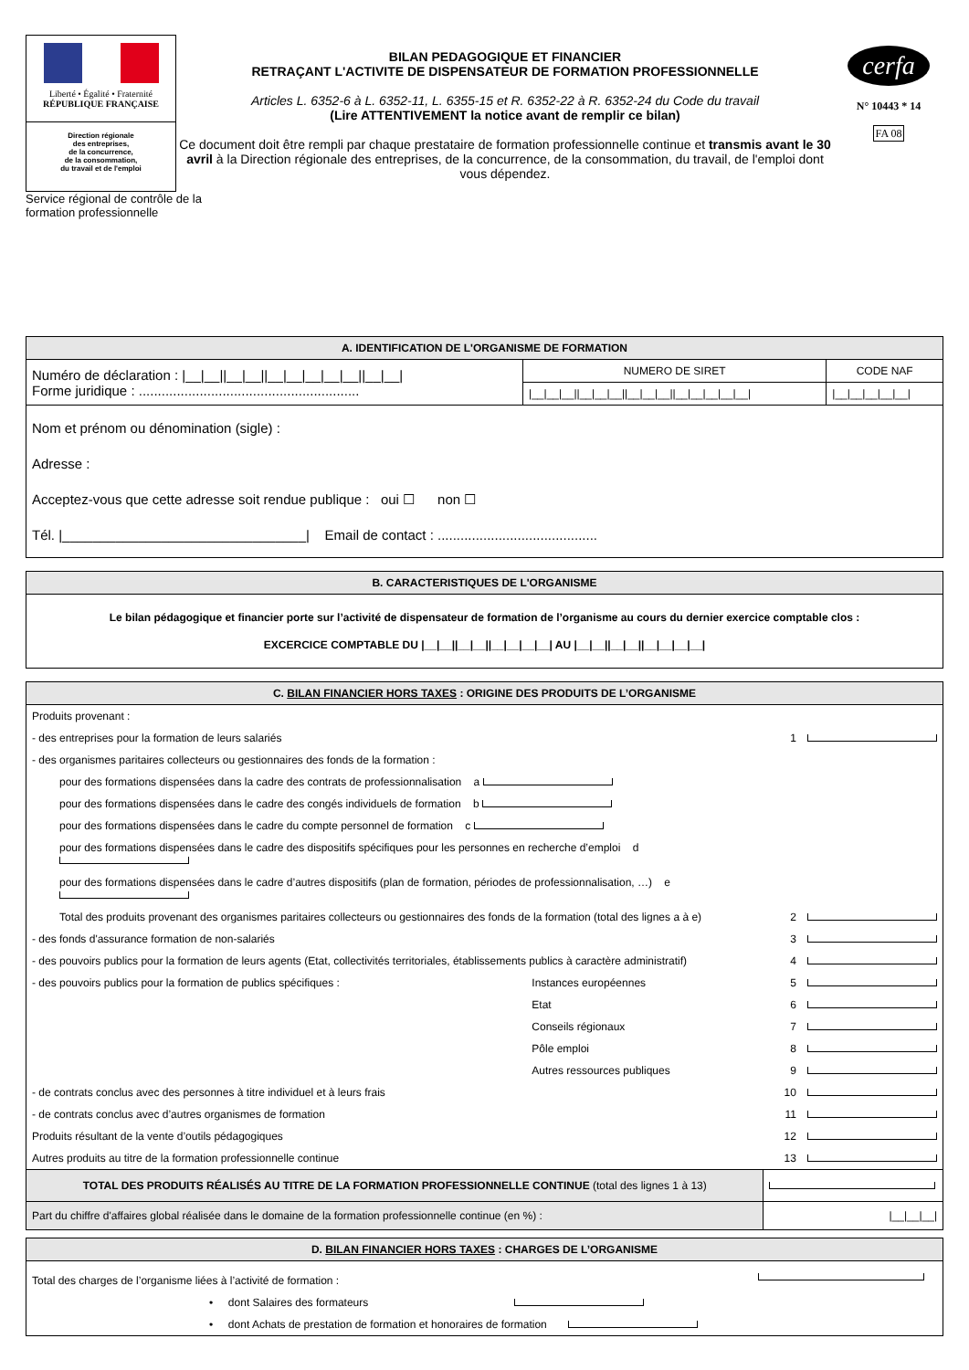Liberté • Égalité • Fraternité
RÉPUBLIQUE FRANÇAISE
Direction régionale
des entreprises,
de la concurrence,
de la consommation,
du travail et de l'emploi
Service régional de contrôle de la formation professionnelle
BILAN PEDAGOGIQUE ET FINANCIER
RETRAÇANT L'ACTIVITE DE DISPENSATEUR DE FORMATION PROFESSIONNELLE
Articles L. 6352-6 à L. 6352-11, L. 6355-15 et R. 6352-22 à R. 6352-24 du Code du travail
(Lire ATTENTIVEMENT la notice avant de remplir ce bilan)
Ce document doit être rempli par chaque prestataire de formation professionnelle continue et transmis avant le 30 avril à la Direction régionale des entreprises, de la concurrence, de la consommation, du travail, de l'emploi dont vous dépendez.
cerfa
N° 10443 * 14
FA 08
A. IDENTIFICATION DE L'ORGANISME DE FORMATION
| Numéro de déclaration : /__/__//__/__//__/__/__/__/__//__/__/ Forme juridique : .......................................................... | NUMERO DE SIRET | CODE NAF |
| | /__/__/__//__/__/__//__/__/__//__/__/__/__/__/ | /__/__/__/__/__/ |
| Nom et prénom ou dénomination (sigle) : Adresse : Acceptez-vous que cette adresse soit rendue publique : oui ☐ non ☐ Tél. /________________________________/ Email de contact : .......................................... | | |
B. CARACTERISTIQUES DE L'ORGANISME
Le bilan pédagogique et financier porte sur l’activité de dispensateur de formation de l’organisme au cours du dernier exercice comptable clos :
EXCERCICE COMPTABLE DU |__|__||__|__||__|__|__|__| AU |__|__||__|__||__|__|__|__|
C. BILAN FINANCIER HORS TAXES : ORIGINE DES PRODUITS DE L’ORGANISME
| Produits provenant : | | | |
| - des entreprises pour la formation de leurs salariés | | 1 | |
| - des organismes paritaires collecteurs ou gestionnaires des fonds de la formation : | | | |
| pour des formations dispensées dans la cadre des contrats de professionnalisation a | | | |
| pour des formations dispensées dans le cadre des congés individuels de formation b | | | |
| pour des formations dispensées dans le cadre du compte personnel de formation c | | | |
| pour des formations dispensées dans le cadre des dispositifs spécifiques pour les personnes en recherche d’emploi d | | | |
| pour des formations dispensées dans le cadre d’autres dispositifs (plan de formation, périodes de professionnalisation, …) e | | | |
| Total des produits provenant des organismes paritaires collecteurs ou gestionnaires des fonds de la formation (total des lignes a à e) | | 2 | |
| - des fonds d'assurance formation de non-salariés | | 3 | |
| - des pouvoirs publics pour la formation de leurs agents (Etat, collectivités territoriales, établissements publics à caractère administratif) | | 4 | |
| - des pouvoirs publics pour la formation de publics spécifiques : | Instances européennes | 5 | |
| | Etat | 6 | |
| | Conseils régionaux | 7 | |
| | Pôle emploi | 8 | |
| | Autres ressources publiques | 9 | |
| - de contrats conclus avec des personnes à titre individuel et à leurs frais | | 10 | |
| - de contrats conclus avec d’autres organismes de formation | | 11 | |
| Produits résultant de la vente d’outils pédagogiques | | 12 | |
| Autres produits au titre de la formation professionnelle continue | | 13 | |
| TOTAL DES PRODUITS RÉALISÉS AU TITRE DE LA FORMATION PROFESSIONNELLE CONTINUE (total des lignes 1 à 13) | | | |
| Part du chiffre d'affaires global réalisée dans le domaine de la formation professionnelle continue (en %) : | | /__/__/__/ | |
D. BILAN FINANCIER HORS TAXES : CHARGES DE L’ORGANISME
| Total des charges de l’organisme liées à l’activité de formation : | |
| • dont Salaires des formateurs | |
| • dont Achats de prestation de formation et honoraires de formation | |